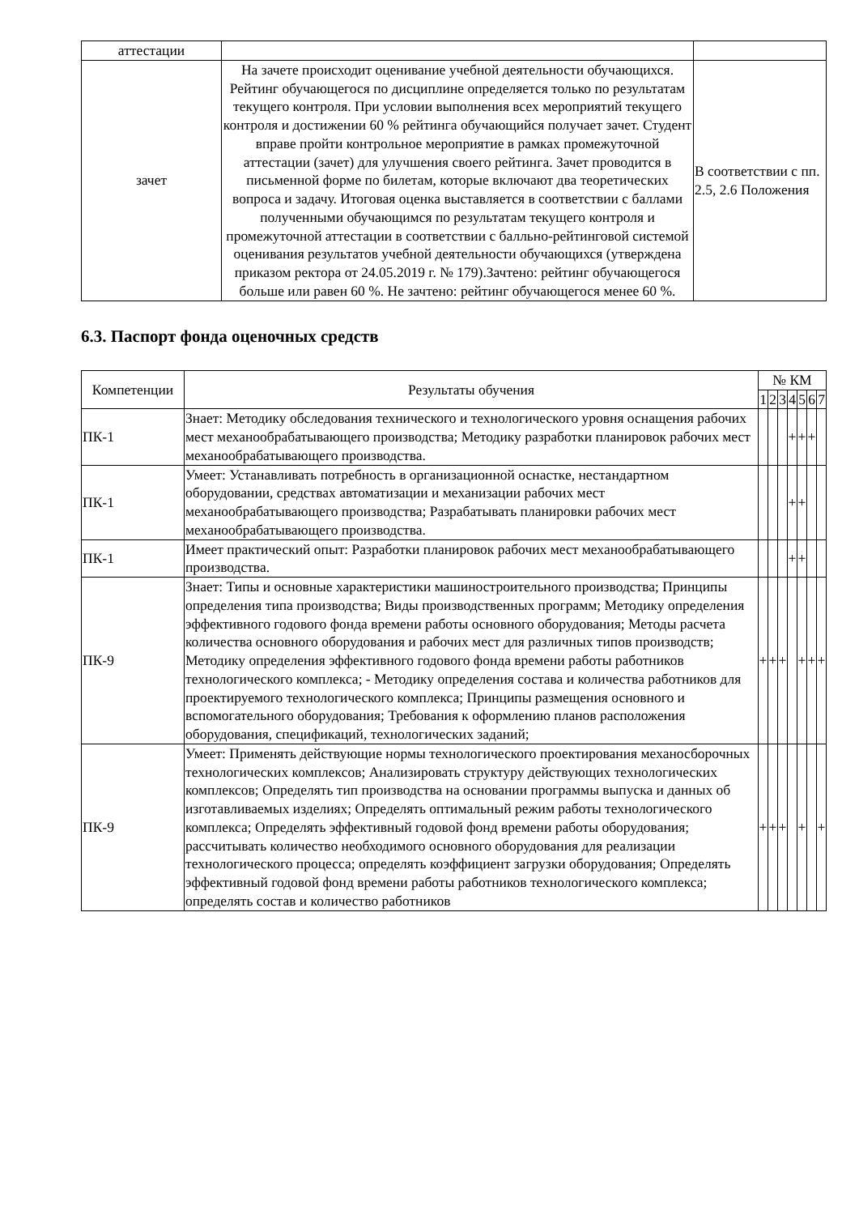| аттестации | | |
| зачет | На зачете происходит оценивание учебной деятельности обучающихся. Рейтинг обучающегося по дисциплине определяется только по результатам текущего контроля. При условии выполнения всех мероприятий текущего контроля и достижении 60 % рейтинга обучающийся получает зачет. Студент вправе пройти контрольное мероприятие в рамках промежуточной аттестации (зачет) для улучшения своего рейтинга. Зачет проводится в письменной форме по билетам, которые включают два теоретических вопроса и задачу. Итоговая оценка выставляется в соответствии с баллами полученными обучающимся по результатам текущего контроля и промежуточной аттестации в соответствии с балльно-рейтинговой системой оценивания результатов учебной деятельности обучающихся (утверждена приказом ректора от 24.05.2019 г. № 179).Зачтено: рейтинг обучающегося больше или равен 60 %. Не зачтено: рейтинг обучающегося менее 60 %. | В соответствии с пп. 2.5, 2.6 Положения |
6.3. Паспорт фонда оценочных средств
| Компетенции | Результаты обучения | № КМ | | | | | | |
| --- | --- | --- | --- | --- | --- | --- | --- | --- |
| | | 1 | 2 | 3 | 4 | 5 | 6 | 7 |
| ПК-1 | Знает: Методику обследования технического и технологического уровня оснащения рабочих мест механообрабатывающего производства; Методику разработки планировок рабочих мест механообрабатывающего производства. | | | | + | + | + | |
| ПК-1 | Умеет: Устанавливать потребность в организационной оснастке, нестандартном оборудовании, средствах автоматизации и механизации рабочих мест механообрабатывающего производства; Разрабатывать планировки рабочих мест механообрабатывающего производства. | | | | + | + | | |
| ПК-1 | Имеет практический опыт: Разработки планировок рабочих мест механообрабатывающего производства. | | | | + | + | | |
| ПК-9 | Знает: Типы и основные характеристики машиностроительного производства; Принципы определения типа производства; Виды производственных программ; Методику определения эффективного годового фонда времени работы основного оборудования; Методы расчета количества основного оборудования и рабочих мест для различных типов производств; Методику определения эффективного годового фонда времени работы работников технологического комплекса; - Методику определения состава и количества работников для проектируемого технологического комплекса; Принципы размещения основного и вспомогательного оборудования; Требования к оформлению планов расположения оборудования, спецификаций, технологических заданий; | + | + | + | | + | + | + |
| ПК-9 | Умеет: Применять действующие нормы технологического проектирования механосборочных технологических комплексов; Анализировать структуру действующих технологических комплексов; Определять тип производства на основании программы выпуска и данных об изготавливаемых изделиях; Определять оптимальный режим работы технологического комплекса; Определять эффективный годовой фонд времени работы оборудования; рассчитывать количество необходимого основного оборудования для реализации технологического процесса; определять коэффициент загрузки оборудования; Определять эффективный годовой фонд времени работы работников технологического комплекса; определять состав и количество работников | + | + | + | | + | | + |